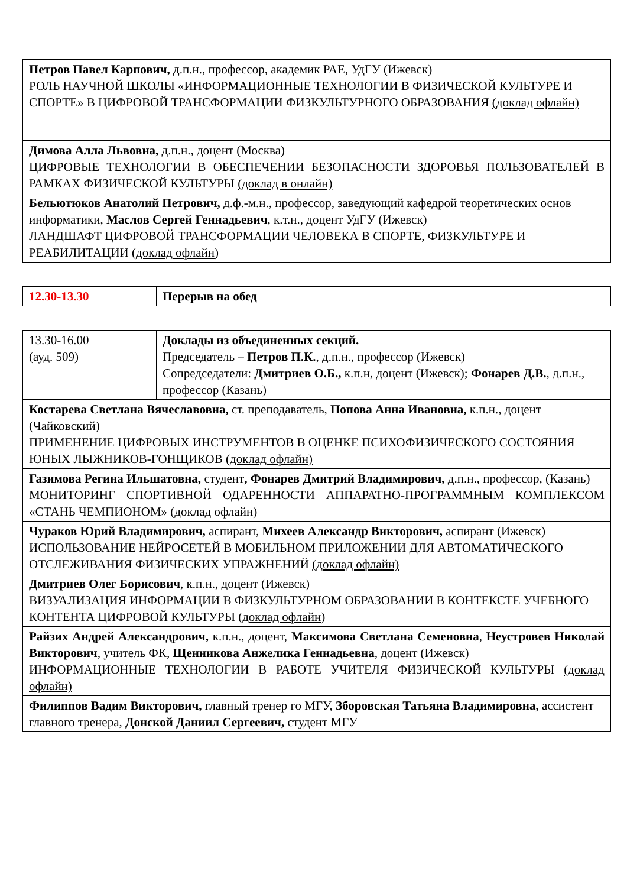| Петров Павел Карпович, д.п.н., профессор, академик РАЕ, УдГУ (Ижевск) РОЛЬ НАУЧНОЙ ШКОЛЫ «ИНФОРМАЦИОННЫЕ ТЕХНОЛОГИИ В ФИЗИЧЕСКОЙ КУЛЬТУРЕ И СПОРТЕ» В ЦИФРОВОЙ ТРАНСФОРМАЦИИ ФИЗКУЛЬТУРНОГО ОБРАЗОВАНИЯ (доклад офлайн) |
| Димова Алла Львовна, д.п.н., доцент (Москва) ЦИФРОВЫЕ ТЕХНОЛОГИИ В ОБЕСПЕЧЕНИИ БЕЗОПАСНОСТИ ЗДОРОВЬЯ ПОЛЬЗОВАТЕЛЕЙ В РАМКАХ ФИЗИЧЕСКОЙ КУЛЬТУРЫ (доклад в онлайн) |
| Бельютюков Анатолий Петрович, д.ф.-м.н., профессор, заведующий кафедрой теоретических основ информатики, Маслов Сергей Геннадьевич , к.т.н., доцент УдГУ (Ижевск) ЛАНДШАФТ ЦИФРОВОЙ ТРАНСФОРМАЦИИ ЧЕЛОВЕКА В СПОРТЕ, ФИЗКУЛЬТУРЕ И РЕАБИЛИТАЦИИ ( доклад офлайн ) |
| 12.30-13.30 | Перерыв на обед |
| 13.30-16.00 (ауд. 509) | Доклады из объединенных секций. Председатель – Петров П.К. , д.п.н., профессор (Ижевск) Сопредседатели: Дмитриев О.Б., к.п.н, доцент (Ижевск); Фонарев Д.В. , д.п.н., профессор (Казань) |
| Костарева Светлана Вячеславовна, ст. преподаватель, Попова Анна Ивановна, к.п.н., доцент (Чайковский) ПРИМЕНЕНИЕ ЦИФРОВЫХ ИНСТРУМЕНТОВ В ОЦЕНКЕ ПСИХОФИЗИЧЕСКОГО СОСТОЯНИЯ ЮНЫХ ЛЫЖНИКОВ-ГОНЩИКОВ (доклад офлайн) | |
| Газимова Регина Ильшатовна, студент , Фонарев Дмитрий Владимирович, д.п.н., профессор, (Казань) МОНИТОРИНГ СПОРТИВНОЙ ОДАРЕННОСТИ АППАРАТНО-ПРОГРАММНЫМ КОМПЛЕКСОМ «СТАНЬ ЧЕМПИОНОМ» (доклад офлайн) | |
| Чураков Юрий Владимирович, аспирант, Михеев Александр Викторович, аспирант (Ижевск) ИСПОЛЬЗОВАНИЕ НЕЙРОСЕТЕЙ В МОБИЛЬНОМ ПРИЛОЖЕНИИ ДЛЯ АВТОМАТИЧЕСКОГО ОТСЛЕЖИВАНИЯ ФИЗИЧЕСКИХ УПРАЖНЕНИЙ (доклад офлайн) | |
| Дмитриев Олег Борисович , к.п.н., доцент (Ижевск) ВИЗУАЛИЗАЦИЯ ИНФОРМАЦИИ В ФИЗКУЛЬТУРНОМ ОБРАЗОВАНИИ В КОНТЕКСТЕ УЧЕБНОГО КОНТЕНТА ЦИФРОВОЙ КУЛЬТУРЫ ( доклад офлайн ) | |
| Райзих Андрей Александрович, к.п.н., доцент, Максимова Светлана Семеновна , Неустровев Николай Викторович , учитель ФК, Щенникова Анжелика Геннадьевна , доцент (Ижевск) ИНФОРМАЦИОННЫЕ ТЕХНОЛОГИИ В РАБОТЕ УЧИТЕЛЯ ФИЗИЧЕСКОЙ КУЛЬТУРЫ (доклад офлайн) | |
| Филиппов Вадим Викторович, главный тренер го МГУ, Зборовская Татьяна Владимировна, ассистент главного тренера, Донской Даниил Сергеевич, студент МГУ | |